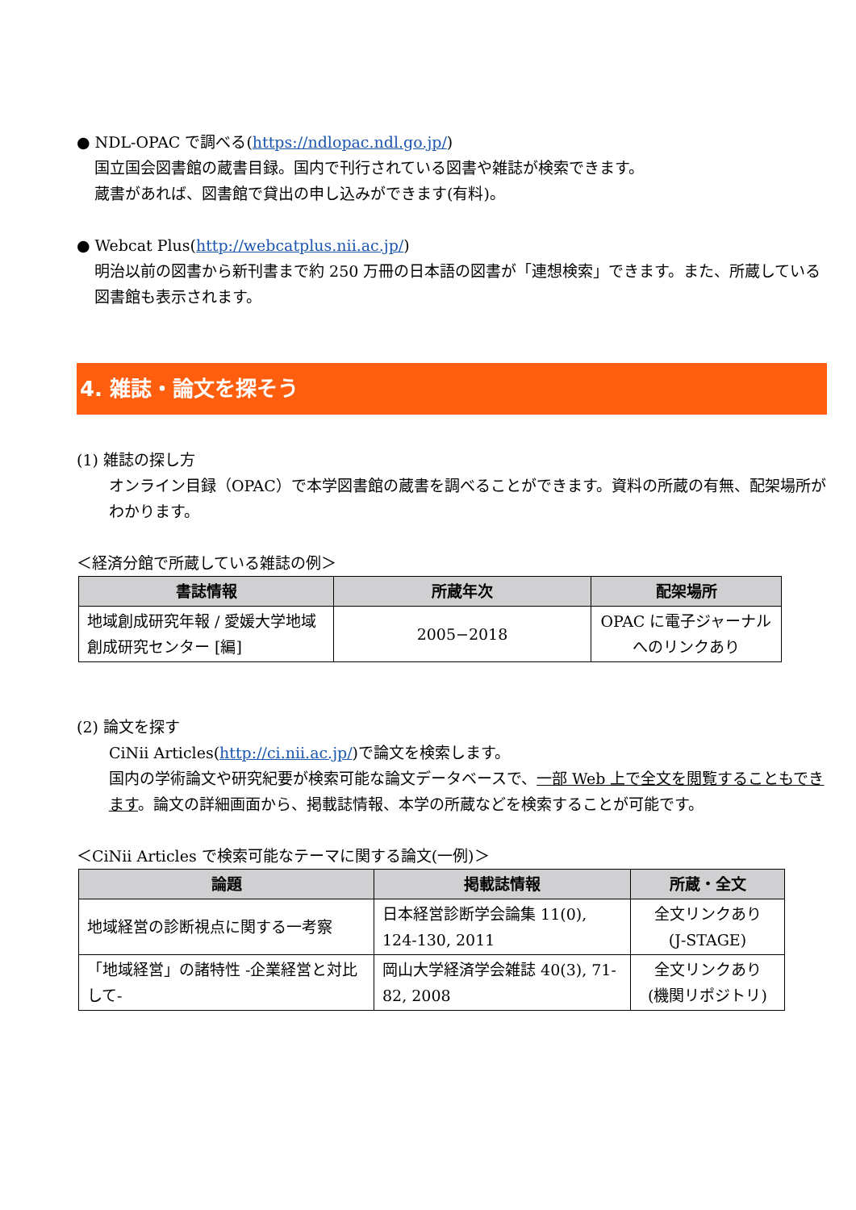● NDL-OPAC で調べる(https://ndlopac.ndl.go.jp/)
国立国会図書館の蔵書目録。国内で刊行されている図書や雑誌が検索できます。
蔵書があれば、図書館で貸出の申し込みができます(有料)。
● Webcat Plus(http://webcatplus.nii.ac.jp/)
明治以前の図書から新刊書まで約 250 万冊の日本語の図書が「連想検索」できます。また、所蔵している図書館も表示されます。
4. 雑誌・論文を探そう
(1) 雑誌の探し方
オンライン目録（OPAC）で本学図書館の蔵書を調べることができます。資料の所蔵の有無、配架場所がわかります。
＜経済分館で所蔵している雑誌の例＞
| 書誌情報 | 所蔵年次 | 配架場所 |
| --- | --- | --- |
| 地域創成研究年報 / 愛媛大学地域創成研究センター [編] | 2005−2018 | OPAC に電子ジャーナルへのリンクあり |
(2) 論文を探す
CiNii Articles(http://ci.nii.ac.jp/)で論文を検索します。
国内の学術論文や研究紀要が検索可能な論文データベースで、一部 Web 上で全文を閲覧することもできます。論文の詳細画面から、掲載誌情報、本学の所蔵などを検索することが可能です。
＜CiNii Articles で検索可能なテーマに関する論文(一例)＞
| 論題 | 掲載誌情報 | 所蔵・全文 |
| --- | --- | --- |
| 地域経営の診断視点に関する一考察 | 日本経営診断学会論集 11(0), 124-130, 2011 | 全文リンクあり (J-STAGE) |
| 「地域経営」の諸特性 -企業経営と対比して- | 岡山大学経済学会雑誌 40(3), 71-82, 2008 | 全文リンクあり (機関リポジトリ) |